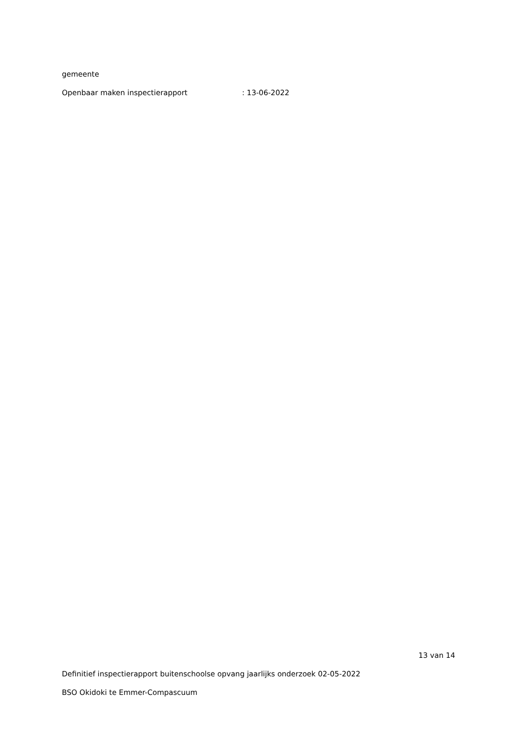gemeente
Openbaar maken inspectierapport : 13-06-2022
13 van 14
Definitief inspectierapport buitenschoolse opvang jaarlijks onderzoek 02-05-2022
BSO Okidoki te Emmer-Compascuum